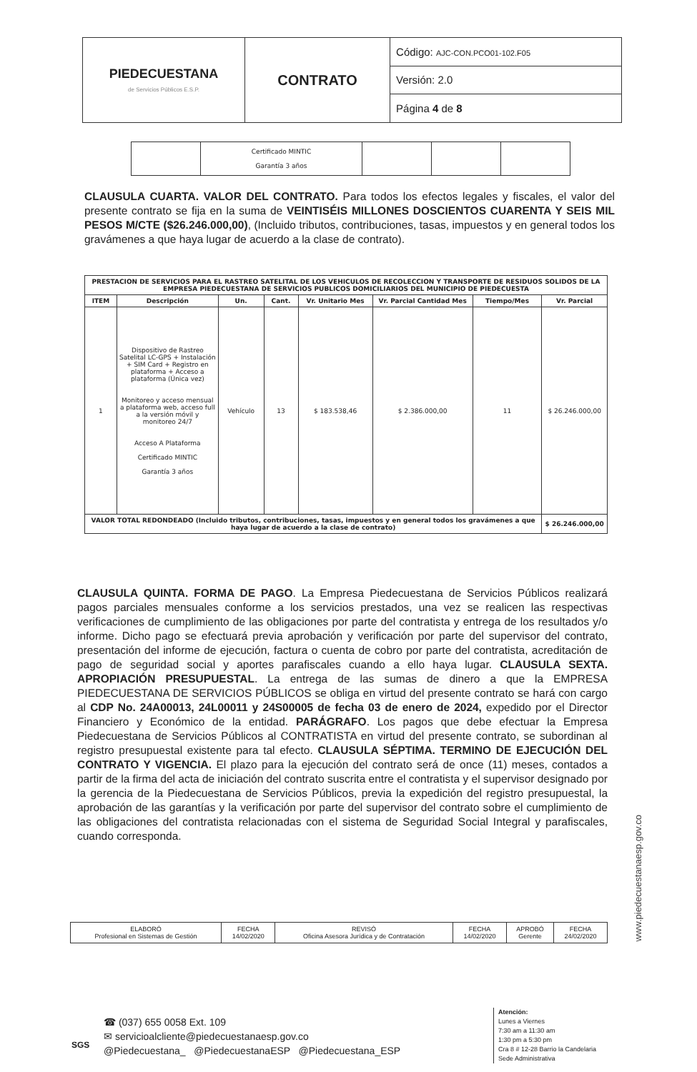| PIEDECUESTANA de Servicios Públicos E.S.P. | CONTRATO | Código: AJC-CON.PCO01-102.F05 |
| | | Versión: 2.0 |
| | | Página 4 de 8 |
| | Certificado MINTIC Garantía 3 años | | | |
CLAUSULA CUARTA. VALOR DEL CONTRATO. Para todos los efectos legales y fiscales, el valor del presente contrato se fija en la suma de VEINTISÉIS MILLONES DOSCIENTOS CUARENTA Y SEIS MIL PESOS M/CTE ($26.246.000,00), (Incluido tributos, contribuciones, tasas, impuestos y en general todos los gravámenes a que haya lugar de acuerdo a la clase de contrato).
| PRESTACION DE SERVICIOS PARA EL RASTREO SATELITAL DE LOS VEHICULOS DE RECOLECCION Y TRANSPORTE DE RESIDUOS SOLIDOS DE LA EMPRESA PIEDECUESTANA DE SERVICIOS PUBLICOS DOMICILIARIOS DEL MUNICIPIO DE PIEDECUESTA | | | | | | | |
| --- | --- | --- | --- | --- | --- | --- | --- |
| ITEM | Descripción | Un. | Cant. | Vr. Unitario Mes | Vr. Parcial Cantidad Mes | Tiempo/Mes | Vr. Parcial |
| 1 | Dispositivo de Rastreo Satelital LC-GPS + Instalación + SIM Card + Registro en plataforma + Acceso a plataforma (Única vez) Monitoreo y acceso mensual a plataforma web, acceso full a la versión móvil y monitoreo 24/7 Acceso A Plataforma Certificado MINTIC Garantía 3 años | Vehículo | 13 | $ 183.538,46 | $ 2.386.000,00 | 11 | $ 26.246.000,00 |
| VALOR TOTAL REDONDEADO (Incluido tributos, contribuciones, tasas, impuestos y en general todos los gravámenes a que haya lugar de acuerdo a la clase de contrato) | | | | | | | $ 26.246.000,00 |
CLAUSULA QUINTA. FORMA DE PAGO. La Empresa Piedecuestana de Servicios Públicos realizará pagos parciales mensuales conforme a los servicios prestados, una vez se realicen las respectivas verificaciones de cumplimiento de las obligaciones por parte del contratista y entrega de los resultados y/o informe. Dicho pago se efectuará previa aprobación y verificación por parte del supervisor del contrato, presentación del informe de ejecución, factura o cuenta de cobro por parte del contratista, acreditación de pago de seguridad social y aportes parafiscales cuando a ello haya lugar. CLAUSULA SEXTA. APROPIACIÓN PRESUPUESTAL. La entrega de las sumas de dinero a que la EMPRESA PIEDECUESTANA DE SERVICIOS PÚBLICOS se obliga en virtud del presente contrato se hará con cargo al CDP No. 24A00013, 24L00011 y 24S00005 de fecha 03 de enero de 2024, expedido por el Director Financiero y Económico de la entidad. PARÁGRAFO. Los pagos que debe efectuar la Empresa Piedecuestana de Servicios Públicos al CONTRATISTA en virtud del presente contrato, se subordinan al registro presupuestal existente para tal efecto. CLAUSULA SÉPTIMA. TERMINO DE EJECUCIÓN DEL CONTRATO Y VIGENCIA. El plazo para la ejecución del contrato será de once (11) meses, contados a partir de la firma del acta de iniciación del contrato suscrita entre el contratista y el supervisor designado por la gerencia de la Piedecuestana de Servicios Públicos, previa la expedición del registro presupuestal, la aprobación de las garantías y la verificación por parte del supervisor del contrato sobre el cumplimiento de las obligaciones del contratista relacionadas con el sistema de Seguridad Social Integral y parafiscales, cuando corresponda.
| ELABORÓ Profesional en Sistemas de Gestión | FECHA 14/02/2020 | REVISÓ Oficina Asesora Jurídica y de Contratación | FECHA 14/02/2020 | APROBÓ Gerente | FECHA 24/02/2020 |
☎ (037) 655 0058 Ext. 109
✉ servicioalcliente@piedecuestanaesp.gov.co
@Piedecuestana_ @PiedecuestanaESP @Piedecuestana_ESP
SGS
Atención:
Lunes a Viernes
7:30 am a 11:30 am
1:30 pm a 5:30 pm
Cra 8 # 12-28 Barrio la Candelaria
Sede Administrativa
www.piedecuestanaesp.gov.co